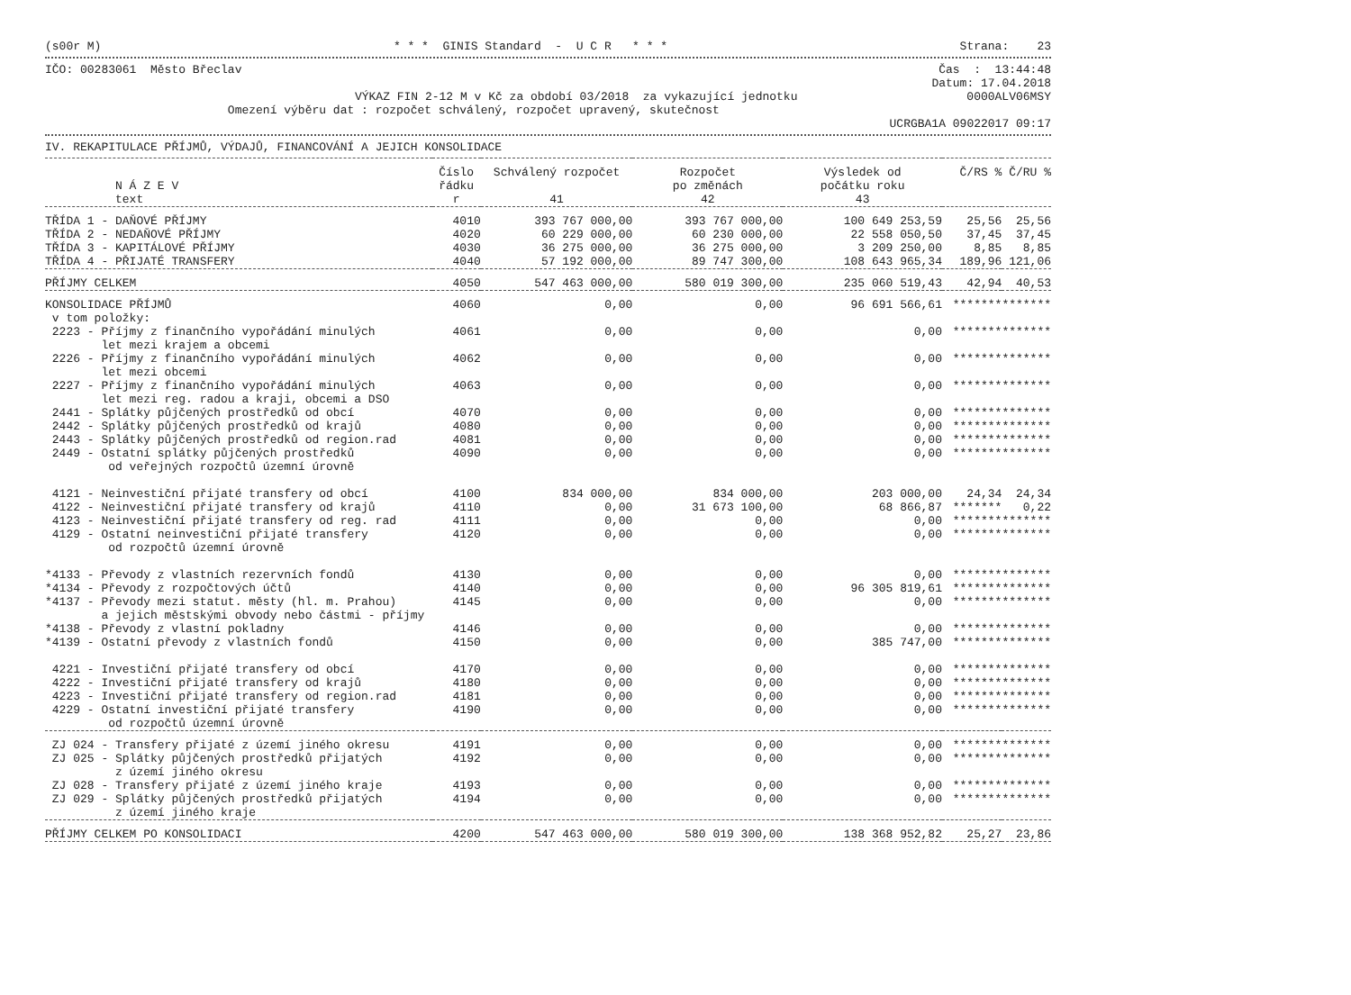(s00r M) * * * GINIS Standard - U C R * * * Strana: 23
IČO: 00283061 Město Břeclav Čas : 13:44:48
Datum: 17.04.2018
VÝKAZ FIN 2-12 M v Kč za období 03/2018 za vykazující jednotku 0000ALV06MSY
Omezení výběru dat : rozpočet schválený, rozpočet upravený, skutečnost
UCRGBA1A 09022017 09:17
IV. REKAPITULACE PŘÍJMŮ, VÝDAJŮ, FINANCOVÁNÍ A JEJICH KONSOLIDACE
| N Á Z E V text | Číslo řádku r | Schválený rozpočet 41 | Rozpočet po změnách 42 | Výsledek od počátku roku 43 | Č/RS % | Č/RU % |
| --- | --- | --- | --- | --- | --- | --- |
| TŘÍDA 1 - DAŇOVÉ PŘÍJMY | 4010 | 393 767 000,00 | 393 767 000,00 | 100 649 253,59 | 25,56 | 25,56 |
| TŘÍDA 2 - NEDAŇOVÉ PŘÍJMY | 4020 | 60 229 000,00 | 60 230 000,00 | 22 558 050,50 | 37,45 | 37,45 |
| TŘÍDA 3 - KAPITÁLOVÉ PŘÍJMY | 4030 | 36 275 000,00 | 36 275 000,00 | 3 209 250,00 | 8,85 | 8,85 |
| TŘÍDA 4 - PŘIJATÉ TRANSFERY | 4040 | 57 192 000,00 | 89 747 300,00 | 108 643 965,34 | 189,96 | 121,06 |
| PŘÍJMY CELKEM | 4050 | 547 463 000,00 | 580 019 300,00 | 235 060 519,43 | 42,94 | 40,53 |
| KONSOLIDACE PŘÍJMŮ | 4060 | 0,00 | 0,00 | 96 691 566,61 | ******* | ******* |
| v tom položky: | | | | | | |
| 2223 - Příjmy z finančního vypořádání minulých let mezi krajem a obcemi | 4061 | 0,00 | 0,00 | 0,00 | ******* | ******* |
| 2226 - Příjmy z finančního vypořádání minulých let mezi obcemi | 4062 | 0,00 | 0,00 | 0,00 | ******* | ******* |
| 2227 - Příjmy z finančního vypořádání minulých let mezi reg. radou a kraji, obcemi a DSO | 4063 | 0,00 | 0,00 | 0,00 | ******* | ******* |
| 2441 - Splátky půjčených prostředků od obcí | 4070 | 0,00 | 0,00 | 0,00 | ******* | ******* |
| 2442 - Splátky půjčených prostředků od krajů | 4080 | 0,00 | 0,00 | 0,00 | ******* | ******* |
| 2443 - Splátky půjčených prostředků od region.rad | 4081 | 0,00 | 0,00 | 0,00 | ******* | ******* |
| 2449 - Ostatní splátky půjčených prostředků od veřejných rozpočtů územní úrovně | 4090 | 0,00 | 0,00 | 0,00 | ******* | ******* |
| 4121 - Neinvestiční přijaté transfery od obcí | 4100 | 834 000,00 | 834 000,00 | 203 000,00 | 24,34 | 24,34 |
| 4122 - Neinvestiční přijaté transfery od krajů | 4110 | 0,00 | 31 673 100,00 | 68 866,87 | ******* | 0,22 |
| 4123 - Neinvestiční přijaté transfery od reg. rad | 4111 | 0,00 | 0,00 | 0,00 | ******* | ******* |
| 4129 - Ostatní neinvestiční přijaté transfery od rozpočtů územní úrovně | 4120 | 0,00 | 0,00 | 0,00 | ******* | ******* |
| *4133 - Převody z vlastních rezervních fondů | 4130 | 0,00 | 0,00 | 0,00 | ******* | ******* |
| *4134 - Převody z rozpočtových účtů | 4140 | 0,00 | 0,00 | 96 305 819,61 | ******* | ******* |
| *4137 - Převody mezi statut. městy (hl. m. Prahou) a jejich městskými obvody nebo částmi - příjmy | 4145 | 0,00 | 0,00 | 0,00 | ******* | ******* |
| *4138 - Převody z vlastní pokladny | 4146 | 0,00 | 0,00 | 0,00 | ******* | ******* |
| *4139 - Ostatní převody z vlastních fondů | 4150 | 0,00 | 0,00 | 385 747,00 | ******* | ******* |
| 4221 - Investiční přijaté transfery od obcí | 4170 | 0,00 | 0,00 | 0,00 | ******* | ******* |
| 4222 - Investiční přijaté transfery od krajů | 4180 | 0,00 | 0,00 | 0,00 | ******* | ******* |
| 4223 - Investiční přijaté transfery od region.rad | 4181 | 0,00 | 0,00 | 0,00 | ******* | ******* |
| 4229 - Ostatní investiční přijaté transfery od rozpočtů územní úrovně | 4190 | 0,00 | 0,00 | 0,00 | ******* | ******* |
| ZJ 024 - Transfery přijaté z území jiného okresu | 4191 | 0,00 | 0,00 | 0,00 | ******* | ******* |
| ZJ 025 - Splátky půjčených prostředků přijatých z území jiného okresu | 4192 | 0,00 | 0,00 | 0,00 | ******* | ******* |
| ZJ 028 - Transfery přijaté z území jiného kraje | 4193 | 0,00 | 0,00 | 0,00 | ******* | ******* |
| ZJ 029 - Splátky půjčených prostředků přijatých z území jiného kraje | 4194 | 0,00 | 0,00 | 0,00 | ******* | ******* |
| PŘÍJMY CELKEM PO KONSOLIDACI | 4200 | 547 463 000,00 | 580 019 300,00 | 138 368 952,82 | 25,27 | 23,86 |